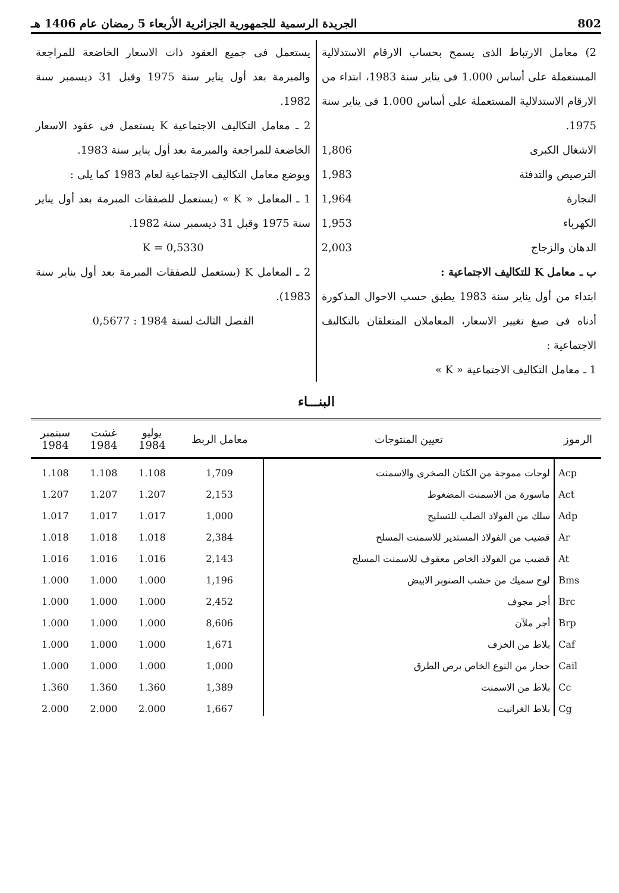802 الجريدة الرسمية للجمهورية الجزائرية الأربعاء 5 رمضان عام 1406 هـ
2) معامل الارتباط الذى يسمح بحساب الارقام الاستدلالية المستعملة على أساس 1.000 فى يناير سنة 1983، ابتداء من الارقام الاستدلالية المستعملة على أساس 1.000 فى يناير سنة 1975.
الاشغال الكبرى 1,806
الترصيص والتدفئة 1,983
النجارة 1,964
الكهرباء 1,953
الدهان والزجاج 2,003
ب ـ معامل K للتكاليف الاجتماعية :
ابتداء من أول يناير سنة 1983 يطبق حسب الاحوال المذكورة أدناه فى صيغ تغيير الاسعار، المعاملان المتعلقان بالتكاليف الاجتماعية :
1 ـ معامل التكاليف الاجتماعية « K »
يستعمل فى جميع العقود ذات الاسعار الخاضعة للمراجعة والمبرمة بعد أول يناير سنة 1975 وقبل 31 ديسمبر سنة 1982.
2 ـ معامل التكاليف الاجتماعية K يستعمل فى عقود الاسعار الخاضعة للمراجعة والمبرمة بعد أول يناير سنة 1983.
ويوضع معامل التكاليف الاجتماعية لعام 1983 كما يلى :
1 ـ المعامل « K » (يستعمل للصفقات المبرمة بعد أول يناير سنة 1975 وقبل 31 ديسمبر سنة 1982.
K = 0,5330
2 ـ المعامل K (يستعمل للصفقات المبرمة بعد أول يناير سنة 1983).
الفصل الثالث لسنة 1984 : 0,5677
البنـــاء
| الرموز | تعيين المنتوجات | معامل الربط | يوليو 1984 | غشت 1984 | سبتمبر 1984 |
| --- | --- | --- | --- | --- | --- |
| Acp | لوحات مموجة من الكتان الصخرى والاسمنت | 1,709 | 1.108 | 1.108 | 1.108 |
| Act | ماسورة من الاسمنت المضغوط | 2,153 | 1.207 | 1.207 | 1.207 |
| Adp | سلك من الفولاذ الصلب للتسليح | 1,000 | 1.017 | 1.017 | 1.017 |
| Ar | قضيب من الفولاذ المستدير للاسمنت المسلح | 2,384 | 1.018 | 1.018 | 1.018 |
| At | قضيب من الفولاذ الخاص معقوف للاسمنت المسلح | 2,143 | 1.016 | 1.016 | 1.016 |
| Bms | لوح سميك من خشب الصنوبر الابيض | 1,196 | 1.000 | 1.000 | 1.000 |
| Brc | أجر مجوف | 2,452 | 1.000 | 1.000 | 1.000 |
| Brp | أجر ملآن | 8,606 | 1.000 | 1.000 | 1.000 |
| Caf | بلاط من الخزف | 1,671 | 1.000 | 1.000 | 1.000 |
| Cail | حجار من النوع الخاص برص الطرق | 1,000 | 1.000 | 1.000 | 1.000 |
| Cc | بلاط من الاسمنت | 1,389 | 1.360 | 1.360 | 1.360 |
| Cg | بلاط الغرانيت | 1,667 | 2.000 | 2.000 | 2.000 |